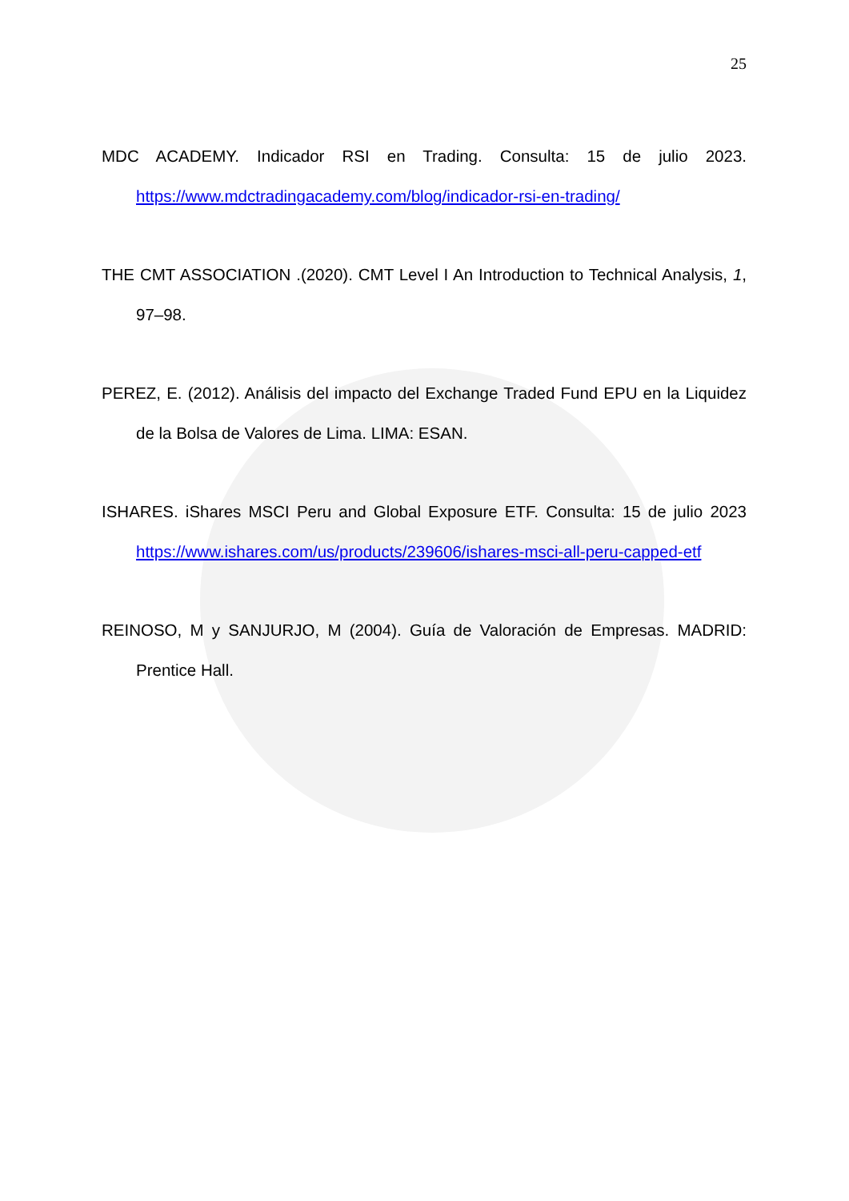25
MDC ACADEMY. Indicador RSI en Trading. Consulta: 15 de julio 2023. https://www.mdctradingacademy.com/blog/indicador-rsi-en-trading/
THE CMT ASSOCIATION .(2020). CMT Level I An Introduction to Technical Analysis, 1, 97–98.
PEREZ, E. (2012). Análisis del impacto del Exchange Traded Fund EPU en la Liquidez de la Bolsa de Valores de Lima. LIMA: ESAN.
ISHARES. iShares MSCI Peru and Global Exposure ETF. Consulta: 15 de julio 2023 https://www.ishares.com/us/products/239606/ishares-msci-all-peru-capped-etf
REINOSO, M y SANJURJO, M (2004). Guía de Valoración de Empresas. MADRID: Prentice Hall.